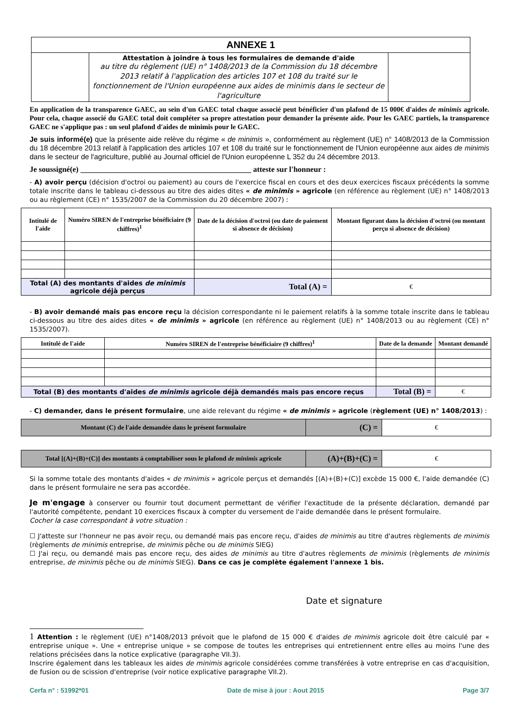| ANNEXE 1 | | |
| | Attestation à joindre à tous les formulaires de demande d'aide au titre du règlement (UE) n° 1408/2013 de la Commission du 18 décembre 2013 relatif à l'application des articles 107 et 108 du traité sur le fonctionnement de l'Union européenne aux aides de minimis dans le secteur de l'agriculture | |
En application de la transparence GAEC, au sein d'un GAEC total chaque associé peut bénéficier d'un plafond de 15 000€ d'aides de minimis agricole. Pour cela, chaque associé du GAEC total doit compléter sa propre attestation pour demander la présente aide. Pour les GAEC partiels, la transparence GAEC ne s'applique pas : un seul plafond d'aides de minimis pour le GAEC.
Je suis informé(e) que la présente aide relève du régime « de minimis », conformément au règlement (UE) n° 1408/2013 de la Commission du 18 décembre 2013 relatif à l'application des articles 107 et 108 du traité sur le fonctionnement de l'Union européenne aux aides de minimis dans le secteur de l'agriculture, publié au Journal officiel de l'Union européenne L 352 du 24 décembre 2013.
Je soussigné(e) ____________________________________________ atteste sur l'honneur :
- A) avoir perçu (décision d'octroi ou paiement) au cours de l'exercice fiscal en cours et des deux exercices fiscaux précédents la somme totale inscrite dans le tableau ci-dessous au titre des aides dites « de minimis » agricole (en référence au règlement (UE) n° 1408/2013 ou au règlement (CE) n° 1535/2007 de la Commission du 20 décembre 2007) :
| Intitulé de l'aide | Numéro SIREN de l'entreprise bénéficiaire (9 chiffres)<sup>1</sup> | Date de la décision d'octroi (ou date de paiement si absence de décision) | Montant figurant dans la décision d'octroi (ou montant perçu si absence de décision) |
| --- | --- | --- | --- |
| Total (A) des montants d'aides de minimis agricole déjà perçus | | Total (A) = | € |
- B) avoir demandé mais pas encore reçu la décision correspondante ni le paiement relatifs à la somme totale inscrite dans le tableau ci-dessous au titre des aides dites « de minimis » agricole (en référence au règlement (UE) n° 1408/2013 ou au règlement (CE) n° 1535/2007).
| Intitulé de l'aide | Numéro SIREN de l'entreprise bénéficiaire (9 chiffres)<sup>1</sup> | Date de la demande | Montant demandé |
| --- | --- | --- | --- |
| Total (B) des montants d'aides de minimis agricole déjà demandés mais pas encore reçus | | Total (B) = | € |
- C) demander, dans le présent formulaire, une aide relevant du régime « de minimis » agricole (règlement (UE) n° 1408/2013) :
| Montant (C) de l'aide demandée dans le présent formulaire | (C) = | € |
| Total [(A)+(B)+(C)] des montants à comptabiliser sous le plafond de minimis agricole | (A)+(B)+(C) = | € |
Si la somme totale des montants d'aides « de minimis » agricole perçus et demandés [(A)+(B)+(C)] excède 15 000 €, l'aide demandée (C) dans le présent formulaire ne sera pas accordée.
Je m'engage à conserver ou fournir tout document permettant de vérifier l'exactitude de la présente déclaration, demandé par l'autorité compétente, pendant 10 exercices fiscaux à compter du versement de l'aide demandée dans le présent formulaire.
Cocher la case correspondant à votre situation :
☐ J'atteste sur l'honneur ne pas avoir reçu, ou demandé mais pas encore reçu, d'aides de minimis au titre d'autres règlements de minimis (règlements de minimis entreprise, de minimis pêche ou de minimis SIEG)
☐ J'ai reçu, ou demandé mais pas encore reçu, des aides de minimis au titre d'autres règlements de minimis (règlements de minimis entreprise, de minimis pêche ou de minimis SIEG). Dans ce cas je complète également l'annexe 1 bis.
Date et signature
1 Attention : le règlement (UE) n°1408/2013 prévoit que le plafond de 15 000 € d'aides de minimis agricole doit être calculé par « entreprise unique ». Une « entreprise unique » se compose de toutes les entreprises qui entretiennent entre elles au moins l'une des relations précisées dans la notice explicative (paragraphe VII.3).
Inscrire également dans les tableaux les aides de minimis agricole considérées comme transférées à votre entreprise en cas d'acquisition, de fusion ou de scission d'entreprise (voir notice explicative paragraphe VII.2).
Cerfa n° : 51992*01 Date de mise à jour : Aout 2015 Page 3/7